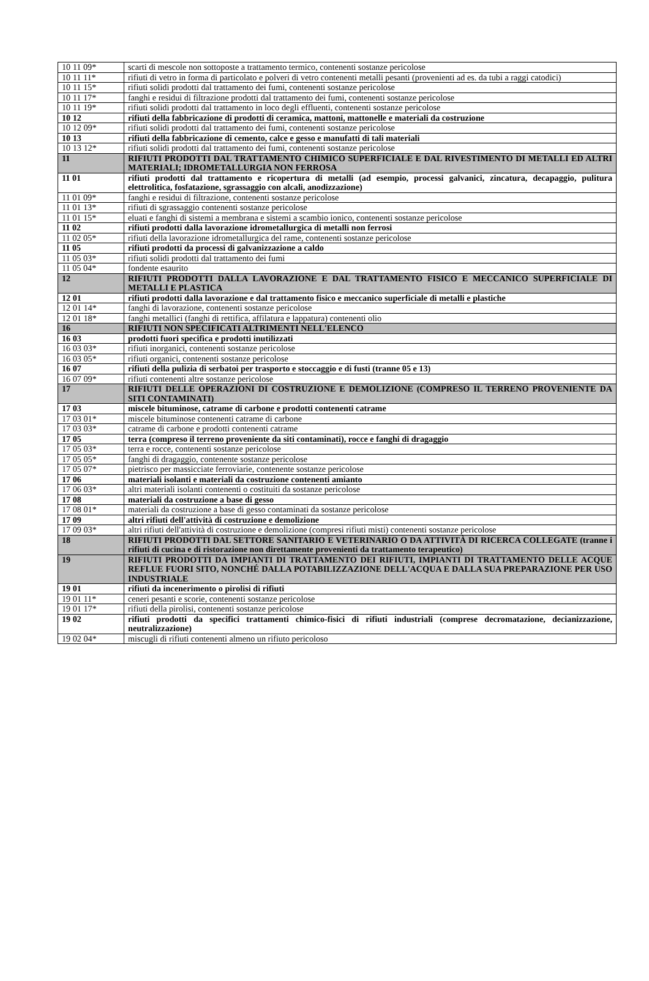| 10 11 09* | scarti di mescole non sottoposte a trattamento termico, contenenti sostanze pericolose |
| 10 11 11* | rifiuti di vetro in forma di particolato e polveri di vetro contenenti metalli pesanti (provenienti ad es. da tubi a raggi catodici) |
| 10 11 15* | rifiuti solidi prodotti dal trattamento dei fumi, contenenti sostanze pericolose |
| 10 11 17* | fanghi e residui di filtrazione prodotti dal trattamento dei fumi, contenenti sostanze pericolose |
| 10 11 19* | rifiuti solidi prodotti dal trattamento in loco degli effluenti, contenenti sostanze pericolose |
| 10 12 | rifiuti della fabbricazione di prodotti di ceramica, mattoni, mattonelle e materiali da costruzione |
| 10 12 09* | rifiuti solidi prodotti dal trattamento dei fumi, contenenti sostanze pericolose |
| 10 13 | rifiuti della fabbricazione di cemento, calce e gesso e manufatti di tali materiali |
| 10 13 12* | rifiuti solidi prodotti dal trattamento dei fumi, contenenti sostanze pericolose |
| 11 | RIFIUTI PRODOTTI DAL TRATTAMENTO CHIMICO SUPERFICIALE E DAL RIVESTIMENTO DI METALLI ED ALTRI MATERIALI; IDROMETALLURGIA NON FERROSA |
| 11 01 | rifiuti prodotti dal trattamento e ricopertura di metalli (ad esempio, processi galvanici, zincatura, decapaggio, pulitura elettrolitica, fosfatazione, sgrassaggio con alcali, anodizzazione) |
| 11 01 09* | fanghi e residui di filtrazione, contenenti sostanze pericolose |
| 11 01 13* | rifiuti di sgrassaggio contenenti sostanze pericolose |
| 11 01 15* | eluati e fanghi di sistemi a membrana e sistemi a scambio ionico, contenenti sostanze pericolose |
| 11 02 | rifiuti prodotti dalla lavorazione idrometallurgica di metalli non ferrosi |
| 11 02 05* | rifiuti della lavorazione idrometallurgica del rame, contenenti sostanze pericolose |
| 11 05 | rifiuti prodotti da processi di galvanizzazione a caldo |
| 11 05 03* | rifiuti solidi prodotti dal trattamento dei fumi |
| 11 05 04* | fondente esaurito |
| 12 | RIFIUTI PRODOTTI DALLA LAVORAZIONE E DAL TRATTAMENTO FISICO E MECCANICO SUPERFICIALE DI METALLI E PLASTICA |
| 12 01 | rifiuti prodotti dalla lavorazione e dal trattamento fisico e meccanico superficiale di metalli e plastiche |
| 12 01 14* | fanghi di lavorazione, contenenti sostanze pericolose |
| 12 01 18* | fanghi metallici (fanghi di rettifica, affilatura e lappatura) contenenti olio |
| 16 | RIFIUTI NON SPECIFICATI ALTRIMENTI NELL'ELENCO |
| 16 03 | prodotti fuori specifica e prodotti inutilizzati |
| 16 03 03* | rifiuti inorganici, contenenti sostanze pericolose |
| 16 03 05* | rifiuti organici, contenenti sostanze pericolose |
| 16 07 | rifiuti della pulizia di serbatoi per trasporto e stoccaggio e di fusti (tranne 05 e 13) |
| 16 07 09* | rifiuti contenenti altre sostanze pericolose |
| 17 | RIFIUTI DELLE OPERAZIONI DI COSTRUZIONE E DEMOLIZIONE (COMPRESO IL TERRENO PROVENIENTE DA SITI CONTAMINATI) |
| 17 03 | miscele bituminose, catrame di carbone e prodotti contenenti catrame |
| 17 03 01* | miscele bituminose contenenti catrame di carbone |
| 17 03 03* | catrame di carbone e prodotti contenenti catrame |
| 17 05 | terra (compreso il terreno proveniente da siti contaminati), rocce e fanghi di dragaggio |
| 17 05 03* | terra e rocce, contenenti sostanze pericolose |
| 17 05 05* | fanghi di dragaggio, contenente sostanze pericolose |
| 17 05 07* | pietrisco per massicciate ferroviarie, contenente sostanze pericolose |
| 17 06 | materiali isolanti e materiali da costruzione contenenti amianto |
| 17 06 03* | altri materiali isolanti contenenti o costituiti da sostanze pericolose |
| 17 08 | materiali da costruzione a base di gesso |
| 17 08 01* | materiali da costruzione a base di gesso contaminati da sostanze pericolose |
| 17 09 | altri rifiuti dell'attività di costruzione e demolizione |
| 17 09 03* | altri rifiuti dell'attività di costruzione e demolizione (compresi rifiuti misti) contenenti sostanze pericolose |
| 18 | RIFIUTI PRODOTTI DAL SETTORE SANITARIO E VETERINARIO O DA ATTIVITÀ DI RICERCA COLLEGATE (tranne i rifiuti di cucina e di ristorazione non direttamente provenienti da trattamento terapeutico) |
| 19 | RIFIUTI PRODOTTI DA IMPIANTI DI TRATTAMENTO DEI RIFIUTI, IMPIANTI DI TRATTAMENTO DELLE ACQUE REFLUE FUORI SITO, NONCHÉ DALLA POTABILIZZAZIONE DELL'ACQUA E DALLA SUA PREPARAZIONE PER USO INDUSTRIALE |
| 19 01 | rifiuti da incenerimento o pirolisi di rifiuti |
| 19 01 11* | ceneri pesanti e scorie, contenenti sostanze pericolose |
| 19 01 17* | rifiuti della pirolisi, contenenti sostanze pericolose |
| 19 02 | rifiuti prodotti da specifici trattamenti chimico-fisici di rifiuti industriali (comprese decromatazione, decianizzazione, neutralizzazione) |
| 19 02 04* | miscugli di rifiuti contenenti almeno un rifiuto pericoloso |